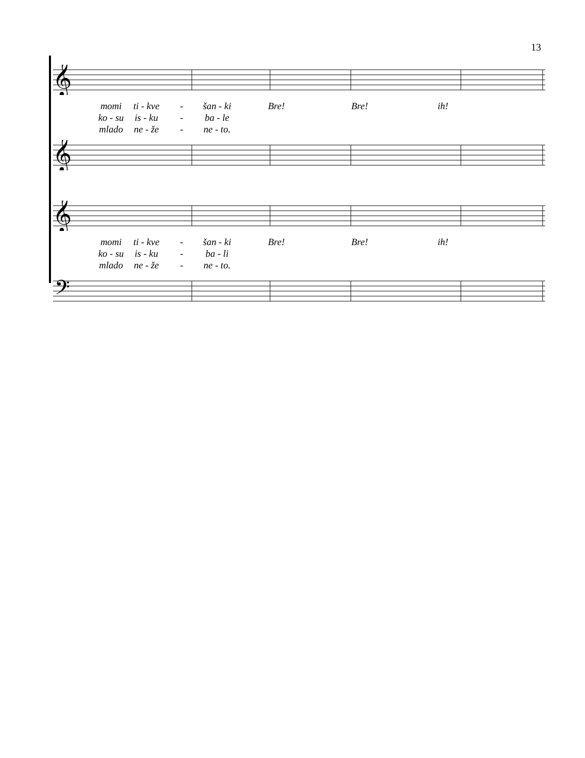13
𝄞
momi ti - kve - šan - ki Bre! Bre! ih!
ko - su is - ku - ba - le
mlado ne - že - ne - to.
𝄞
𝄞
momi ti - kve - šan - ki Bre! Bre! ih!
ko - su is - ku - ba - li
mlado ne - že - ne - to.
𝄢